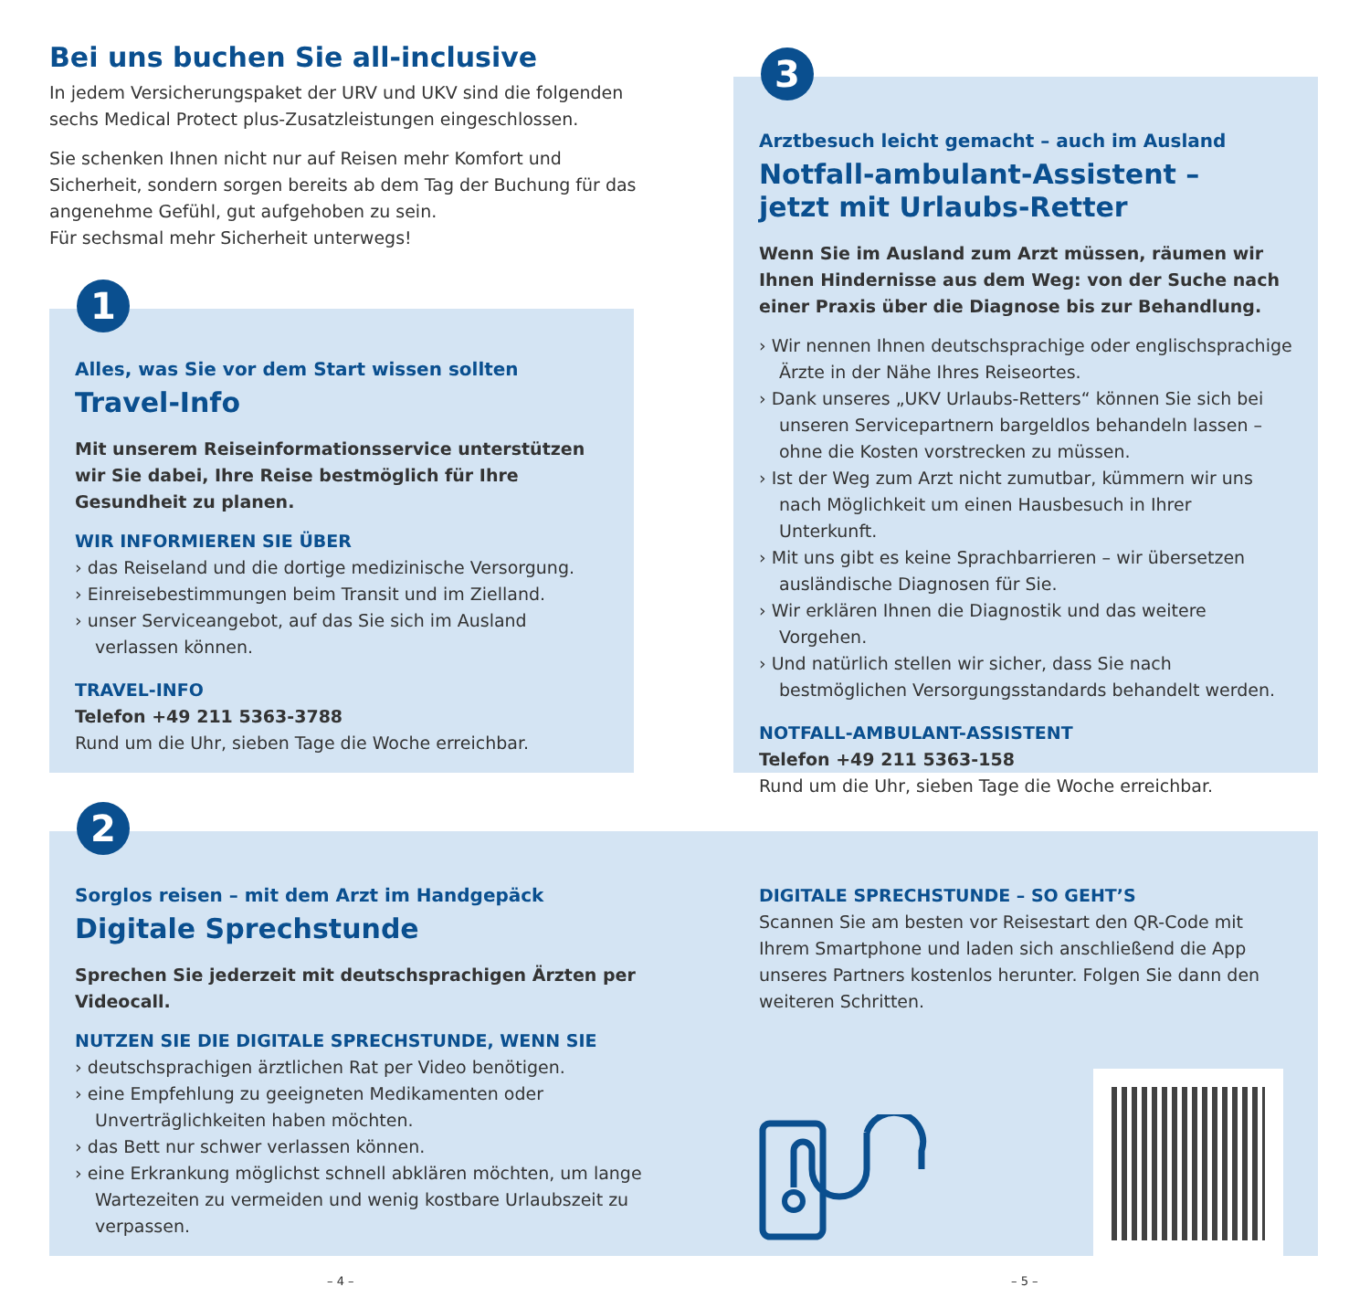Bei uns buchen Sie all-inclusive
In jedem Versicherungspaket der URV und UKV sind die folgenden sechs Medical Protect plus-Zusatzleistungen eingeschlossen.
Sie schenken Ihnen nicht nur auf Reisen mehr Komfort und Sicherheit, sondern sorgen bereits ab dem Tag der Buchung für das angenehme Gefühl, gut aufgehoben zu sein.
Für sechsmal mehr Sicherheit unterwegs!
1
Alles, was Sie vor dem Start wissen sollten
Travel-Info
Mit unserem Reiseinformationsservice unterstützen wir Sie dabei, Ihre Reise bestmöglich für Ihre Gesundheit zu planen.
WIR INFORMIEREN SIE ÜBER
› das Reiseland und die dortige medizinische Versorgung.
› Einreisebestimmungen beim Transit und im Zielland.
› unser Serviceangebot, auf das Sie sich im Ausland verlassen können.
TRAVEL-INFO
Telefon +49 211 5363-3788
Rund um die Uhr, sieben Tage die Woche erreichbar.
3
Arztbesuch leicht gemacht – auch im Ausland
Notfall-ambulant-Assistent –
jetzt mit Urlaubs-Retter
Wenn Sie im Ausland zum Arzt müssen, räumen wir Ihnen Hindernisse aus dem Weg: von der Suche nach einer Praxis über die Diagnose bis zur Behandlung.
› Wir nennen Ihnen deutschsprachige oder englischsprachige Ärzte in der Nähe Ihres Reiseortes.
› Dank unseres „UKV Urlaubs-Retters“ können Sie sich bei unseren Servicepartnern bargeldlos behandeln lassen – ohne die Kosten vorstrecken zu müssen.
› Ist der Weg zum Arzt nicht zumutbar, kümmern wir uns nach Möglichkeit um einen Hausbesuch in Ihrer Unterkunft.
› Mit uns gibt es keine Sprachbarrieren – wir übersetzen ausländische Diagnosen für Sie.
› Wir erklären Ihnen die Diagnostik und das weitere Vorgehen.
› Und natürlich stellen wir sicher, dass Sie nach bestmöglichen Versorgungsstandards behandelt werden.
NOTFALL-AMBULANT-ASSISTENT
Telefon +49 211 5363-158
Rund um die Uhr, sieben Tage die Woche erreichbar.
2
Sorglos reisen – mit dem Arzt im Handgepäck
Digitale Sprechstunde
Sprechen Sie jederzeit mit deutschsprachigen Ärzten per Videocall.
NUTZEN SIE DIE DIGITALE SPRECHSTUNDE, WENN SIE
› deutschsprachigen ärztlichen Rat per Video benötigen.
› eine Empfehlung zu geeigneten Medikamenten oder Unverträglichkeiten haben möchten.
› das Bett nur schwer verlassen können.
› eine Erkrankung möglichst schnell abklären möchten, um lange Wartezeiten zu vermeiden und wenig kostbare Urlaubszeit zu verpassen.
DIGITALE SPRECHSTUNDE – SO GEHT’S
Scannen Sie am besten vor Reisestart den QR-Code mit Ihrem Smartphone und laden sich anschließend die App unseres Partners kostenlos herunter. Folgen Sie dann den weiteren Schritten.
– 4 – – 5 –